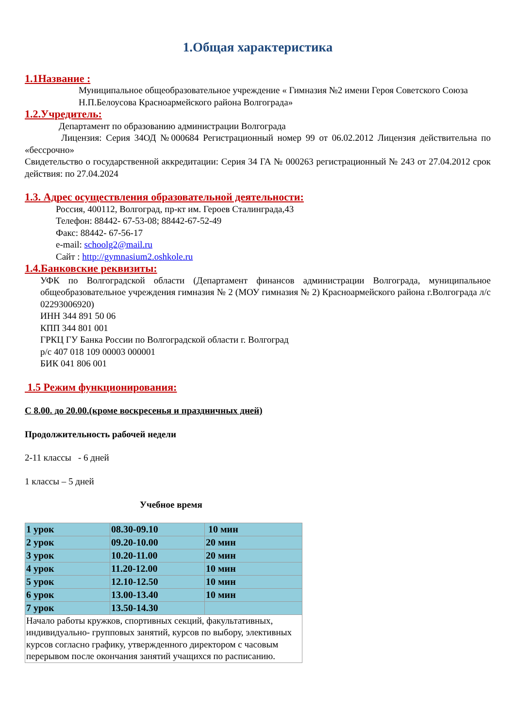1.Общая характеристика
1.1Название :
Муниципальное общеобразовательное учреждение « Гимназия №2 имени Героя Советского Союза Н.П.Белоусова Красноармейского района Волгограда»
1.2.Учредитель:
Департамент по образованию администрации Волгограда
Лицензия: Серия 34ОД №000684 Регистрационный номер 99 от 06.02.2012 Лицензия действительна по «бессрочно»
Свидетельство о государственной аккредитации: Серия 34 ГА № 000263 регистрационный № 243 от 27.04.2012 срок действия: по 27.04.2024
1.3. Адрес осуществления образовательной деятельности:
Россия, 400112, Волгоград, пр-кт им. Героев Сталинграда,43
Телефон: 88442- 67-53-08; 88442-67-52-49
Факс: 88442- 67-56-17
e-mail: schoolg2@mail.ru
Сайт : http://gymnasium2.oshkole.ru
1.4.Банковские реквизиты:
УФК по Волгоградской области (Департамент финансов администрации Волгограда, муниципальное общеобразовательное учреждения гимназия № 2 (МОУ гимназия № 2) Красноармейского района г.Волгограда л/с 02293006920)
ИНН 344 891 50 06
КПП 344 801 001
ГРКЦ ГУ Банка России по Волгоградской области г. Волгоград
р/с 407 018 109 00003 000001
БИК 041 806 001
1.5 Режим функционирования:
С 8.00. до 20.00.(кроме воскресенья и праздничных дней)
Продолжительность рабочей недели
2-11 классы - 6 дней
1 классы – 5 дней
Учебное время
| 1 урок | 08.30-09.10 | 10 мин |
| 2 урок | 09.20-10.00 | 20 мин |
| 3 урок | 10.20-11.00 | 20 мин |
| 4 урок | 11.20-12.00 | 10 мин |
| 5 урок | 12.10-12.50 | 10 мин |
| 6 урок | 13.00-13.40 | 10 мин |
| 7 урок | 13.50-14.30 | |
| Начало работы кружков, спортивных секций, факультативных, индивидуально- групповых занятий, курсов по выбору, элективных курсов согласно графику, утвержденного директором с часовым перерывом после окончания занятий учащихся по расписанию. | | |